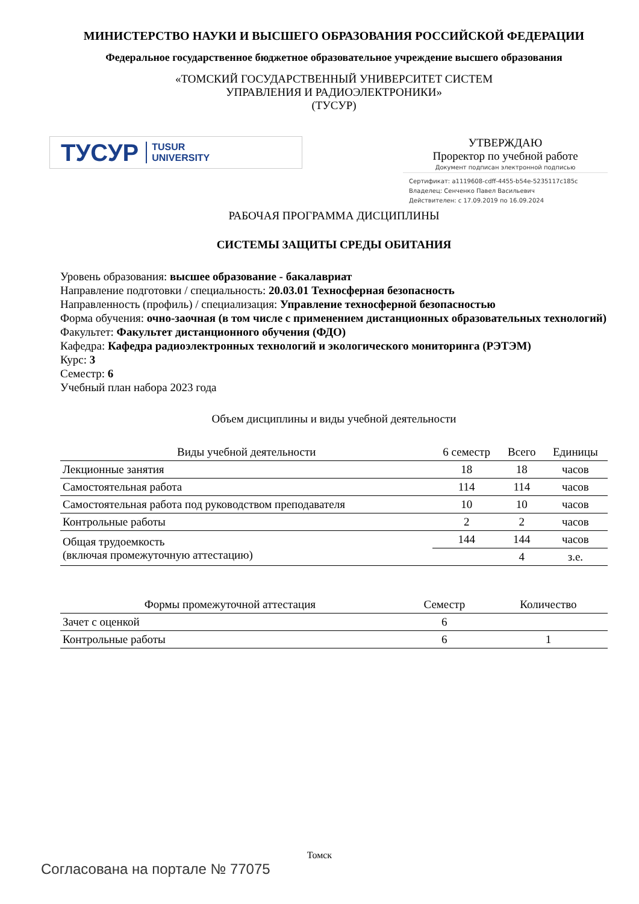МИНИСТЕРСТВО НАУКИ И ВЫСШЕГО ОБРАЗОВАНИЯ РОССИЙСКОЙ ФЕДЕРАЦИИ
Федеральное государственное бюджетное образовательное учреждение высшего образования
«ТОМСКИЙ ГОСУДАРСТВЕННЫЙ УНИВЕРСИТЕТ СИСТЕМ
УПРАВЛЕНИЯ И РАДИОЭЛЕКТРОНИКИ»
(ТУСУР)
ТУСУР TUSUR
UNIVERSITY
УТВЕРЖДАЮ
Проректор по учебной работе
Документ подписан электронной подписью
Сертификат: a1119608-cdff-4455-b54e-5235117c185c
Владелец: Сенченко Павел Васильевич
Действителен: с 17.09.2019 по 16.09.2024
РАБОЧАЯ ПРОГРАММА ДИСЦИПЛИНЫ
СИСТЕМЫ ЗАЩИТЫ СРЕДЫ ОБИТАНИЯ
Уровень образования: высшее образование - бакалавриат
Направление подготовки / специальность: 20.03.01 Техносферная безопасность
Направленность (профиль) / специализация: Управление техносферной безопасностью
Форма обучения: очно-заочная (в том числе с применением дистанционных образовательных технологий)
Факультет: Факультет дистанционного обучения (ФДО)
Кафедра: Кафедра радиоэлектронных технологий и экологического мониторинга (РЭТЭМ)
Курс: 3
Семестр: 6
Учебный план набора 2023 года
Объем дисциплины и виды учебной деятельности
| Виды учебной деятельности | 6 семестр | Всего | Единицы |
| --- | --- | --- | --- |
| Лекционные занятия | 18 | 18 | часов |
| Самостоятельная работа | 114 | 114 | часов |
| Самостоятельная работа под руководством преподавателя | 10 | 10 | часов |
| Контрольные работы | 2 | 2 | часов |
| Общая трудоемкость (включая промежуточную аттестацию) | 144 | 144 | часов |
| | | 4 | з.е. |
| Формы промежуточной аттестация | Семестр | Количество |
| --- | --- | --- |
| Зачет с оценкой | 6 | |
| Контрольные работы | 6 | 1 |
Томск
Согласована на портале № 77075